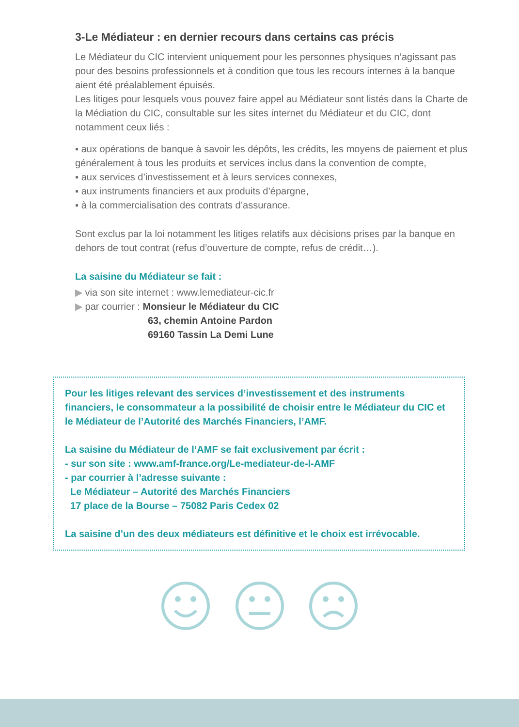3-Le Médiateur : en dernier recours dans certains cas précis
Le Médiateur du CIC intervient uniquement pour les personnes physiques n’agissant pas pour des besoins professionnels et à condition que tous les recours internes à la banque aient été préalablement épuisés.
Les litiges pour lesquels vous pouvez faire appel au Médiateur sont listés dans la Charte de la Médiation du CIC, consultable sur les sites internet du Médiateur et du CIC, dont notamment ceux liés :
▪ aux opérations de banque à savoir les dépôts, les crédits, les moyens de paiement et plus généralement à tous les produits et services inclus dans la convention de compte,
▪ aux services d’investissement et à leurs services connexes,
▪ aux instruments financiers et aux produits d’épargne,
▪ à la commercialisation des contrats d’assurance.
Sont exclus par la loi notamment les litiges relatifs aux décisions prises par la banque en dehors de tout contrat (refus d’ouverture de compte, refus de crédit…).
La saisine du Médiateur se fait :
▶ via son site internet : www.lemediateur-cic.fr
▶ par courrier : Monsieur le Médiateur du CIC
63, chemin Antoine Pardon
69160 Tassin La Demi Lune
Pour les litiges relevant des services d’investissement et des instruments financiers, le consommateur a la possibilité de choisir entre le Médiateur du CIC et le Médiateur de l’Autorité des Marchés Financiers, l’AMF.
La saisine du Médiateur de l’AMF se fait exclusivement par écrit :
- sur son site : www.amf-france.org/Le-mediateur-de-l-AMF
- par courrier à l’adresse suivante :
Le Médiateur – Autorité des Marchés Financiers
17 place de la Bourse – 75082 Paris Cedex 02
La saisine d’un des deux médiateurs est définitive et le choix est irrévocable.